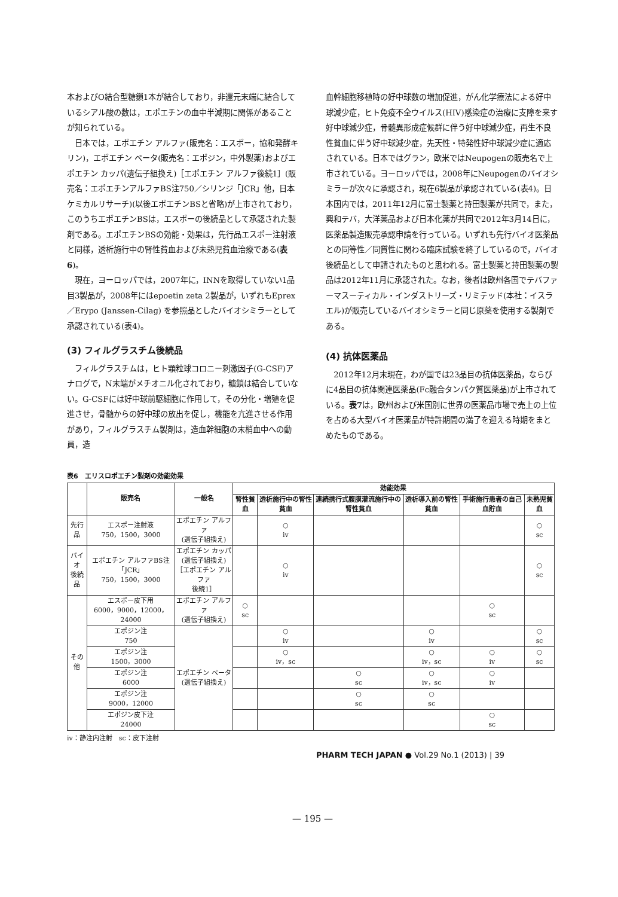本およびO結合型糖鎖1本が結合しており，非還元末端に結合しているシアル酸の数は，エポエチンの血中半減期に関係があることが知られている。
日本では，エポエチン アルファ(販売名：エスポー，協和発酵キリン)，エポエチン ベータ(販売名：エポジン，中外製薬)およびエポエチン カッパ(遺伝子組換え)［エポエチン アルファ後続1］(販売名：エポエチンアルファBS注750／シリンジ「JCR」他，日本ケミカルリサーチ)(以後エポエチンBSと省略)が上市されており，このうちエポエチンBSは，エスポーの後続品として承認された製剤である。エポエチンBSの効能・効果は，先行品エスポー注射液と同様，透析施行中の腎性貧血および未熟児貧血治療である(表6)。
現在，ヨーロッパでは，2007年に，INNを取得していない1品目3製品が，2008年にはepoetin zeta 2製品が，いずれもEprex／Erypo (Janssen-Cilag) を参照品としたバイオシミラーとして承認されている(表4)。
(3) フィルグラスチム後続品
フィルグラスチムは，ヒト顆粒球コロニー刺激因子(G-CSF)アナログで，N末端がメチオニル化されており，糖鎖は結合していない。G-CSFには好中球前駆細胞に作用して，その分化・増殖を促進させ，骨髄からの好中球の放出を促し，機能を亢進させる作用があり，フィルグラスチム製剤は，造血幹細胞の末梢血中への動員，造
血幹細胞移植時の好中球数の増加促進，がん化学療法による好中球減少症，ヒト免疫不全ウイルス(HIV)感染症の治療に支障を来す好中球減少症，骨髄異形成症候群に伴う好中球減少症，再生不良性貧血に伴う好中球減少症，先天性・特発性好中球減少症に適応されている。日本ではグラン，欧米ではNeupogenの販売名で上市されている。ヨーロッパでは，2008年にNeupogenのバイオシミラーが次々に承認され，現在6製品が承認されている(表4)。日本国内では，2011年12月に富士製薬と持田製薬が共同で，また，興和テバ，大洋薬品および日本化薬が共同で2012年3月14日に，医薬品製造販売承認申請を行っている。いずれも先行バイオ医薬品との同等性／同質性に関わる臨床試験を終了しているので，バイオ後続品として申請されたものと思われる。富士製薬と持田製薬の製品は2012年11月に承認された。なお，後者は欧州各国でテバファーマスーティカル・インダストリーズ・リミテッド(本社：イスラエル)が販売しているバイオシミラーと同じ原薬を使用する製剤である。
(4) 抗体医薬品
2012年12月末現在，わが国では23品目の抗体医薬品，ならびに4品目の抗体関連医薬品(Fc融合タンパク質医薬品)が上市されている。表7は，欧州および米国別に世界の医薬品市場で売上の上位を占める大型バイオ医薬品が特許期間の満了を迎える時期をまとめたものである。
表6　エリスロポエチン製剤の効能効果
| | 販売名 | 一般名 | 効能効果 | | | | | |
| --- | --- | --- | --- | --- | --- | --- | --- | --- |
| | | | 腎性貧血 | 透析施行中の腎性貧血 | 連続携行式腹膜灌流施行中の腎性貧血 | 透析導入前の腎性貧血 | 手術施行患者の自己血貯血 | 未熟児貧血 |
| 先行品 | エスポー注射液 750，1500，3000 | エポエチン アルファ (遺伝子組換え) | | ○ iv | | | | ○ sc |
| バイオ 後続品 | エポエチン アルファBS注「JCR」 750，1500，3000 | エポエチン カッパ (遺伝子組換え) ［エポエチン アルファ 後続1］ | | ○ iv | | | | ○ sc |
| その他 | エスポー皮下用 6000，9000，12000，24000 | エポエチン アルファ (遺伝子組換え) | ○ sc | | | | ○ sc | |
| | エポジン注 750 | エポエチン ベータ (遺伝子組換え) | | ○ iv | | ○ iv | | ○ sc |
| | エポジン注 1500，3000 | | | ○ iv，sc | | ○ iv，sc | ○ iv | ○ sc |
| | エポジン注 6000 | | | | ○ sc | ○ iv，sc | ○ iv | |
| | エポジン注 9000，12000 | | | | ○ sc | ○ sc | | |
| | エポジン皮下注 24000 | | | | | | ○ sc | |
iv：静注内注射　sc：皮下注射
PHARM TECH JAPAN ● Vol.29 No.1 (2013) | 39
— 195 —